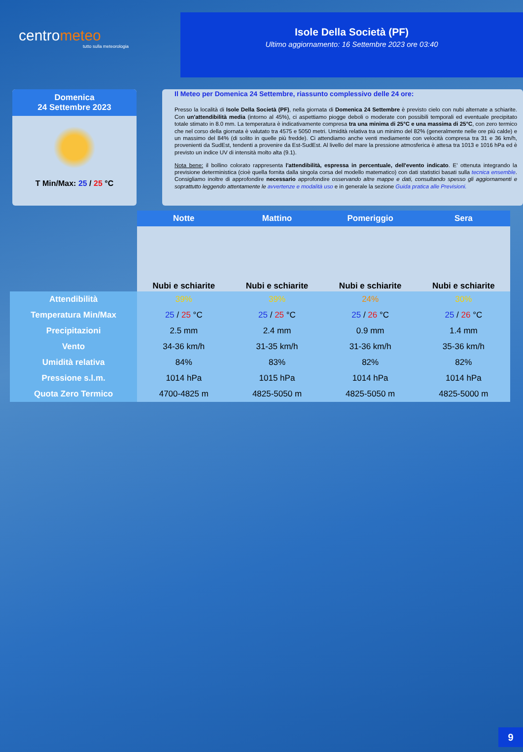centrometeo
tutto sulla meteorologia
Isole Della Società (PF)
Ultimo aggiornamento: 16 Settembre 2023 ore 03:40
Domenica
24 Settembre 2023
T Min/Max: 25 / 25 °C
Il Meteo per Domenica 24 Settembre, riassunto complessivo delle 24 ore:
Presso la località di Isole Della Società (PF), nella giornata di Domenica 24 Settembre è previsto cielo con nubi alternate a schiarite. Con un'attendibilità media (intorno al 45%), ci aspettiamo piogge deboli o moderate con possibili temporali ed eventuale precipitato totale stimato in 8.0 mm. La temperatura è indicativamente compresa tra una minima di 25°C e una massima di 25°C, con zero termico che nel corso della giornata è valutato tra 4575 e 5050 metri. Umidità relativa tra un minimo del 82% (generalmente nelle ore più calde) e un massimo del 84% (di solito in quelle più fredde). Ci attendiamo anche venti mediamente con velocità compresa tra 31 e 36 km/h, provenienti da SudEst, tendenti a provenire da Est-SudEst. Al livello del mare la pressione atmosferica è attesa tra 1013 e 1016 hPa ed è previsto un indice UV di intensità molto alta (9.1).
Nota bene: il bollino colorato rappresenta l'attendibilità, espressa in percentuale, dell'evento indicato. E' ottenuta integrando la previsione deterministica (cioè quella fornita dalla singola corsa del modello matematico) con dati statistici basati sulla tecnica ensemble. Consigliamo inoltre di approfondire necessario approfondire osservando altre mappe e dati, consultando spesso gli aggiornamenti e soprattutto leggendo attentamente le avvertenze e modalità uso e in generale la sezione Guida pratica alle Previsioni.
| | Notte | Mattino | Pomeriggio | Sera |
| | Nubi e schiarite | Nubi e schiarite | Nubi e schiarite | Nubi e schiarite |
| Attendibilità | 39% | 39% | 24% | 30% |
| Temperatura Min/Max | 25 / 25 °C | 25 / 25 °C | 25 / 26 °C | 25 / 26 °C |
| Precipitazioni | 2.5 mm | 2.4 mm | 0.9 mm | 1.4 mm |
| Vento | 34-36 km/h | 31-35 km/h | 31-36 km/h | 35-36 km/h |
| Umidità relativa | 84% | 83% | 82% | 82% |
| Pressione s.l.m. | 1014 hPa | 1015 hPa | 1014 hPa | 1014 hPa |
| Quota Zero Termico | 4700-4825 m | 4825-5050 m | 4825-5050 m | 4825-5000 m |
9